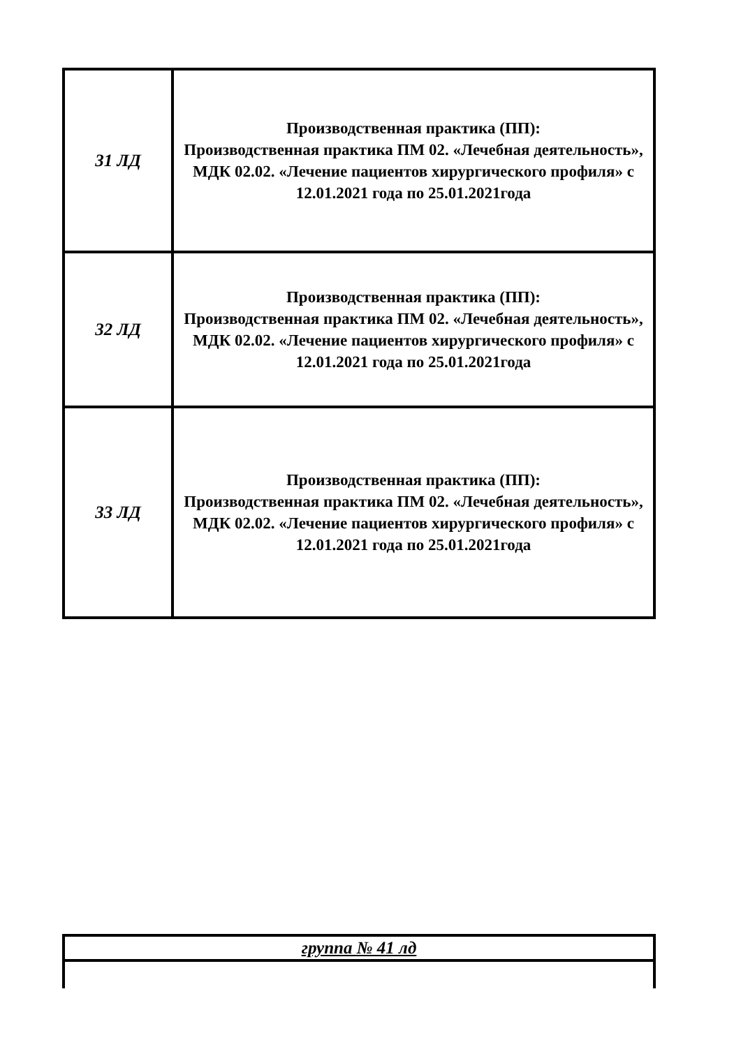| 31 ЛД | Производственная практика (ПП): Производственная практика ПМ 02. «Лечебная деятельность», МДК 02.02. «Лечение пациентов хирургического профиля» с 12.01.2021 года по 25.01.2021года |
| 32 ЛД | Производственная практика (ПП): Производственная практика ПМ 02. «Лечебная деятельность», МДК 02.02. «Лечение пациентов хирургического профиля» с 12.01.2021 года по 25.01.2021года |
| 33 ЛД | Производственная практика (ПП): Производственная практика ПМ 02. «Лечебная деятельность», МДК 02.02. «Лечение пациентов хирургического профиля» с 12.01.2021 года по 25.01.2021года |
| группа № 41 лд |